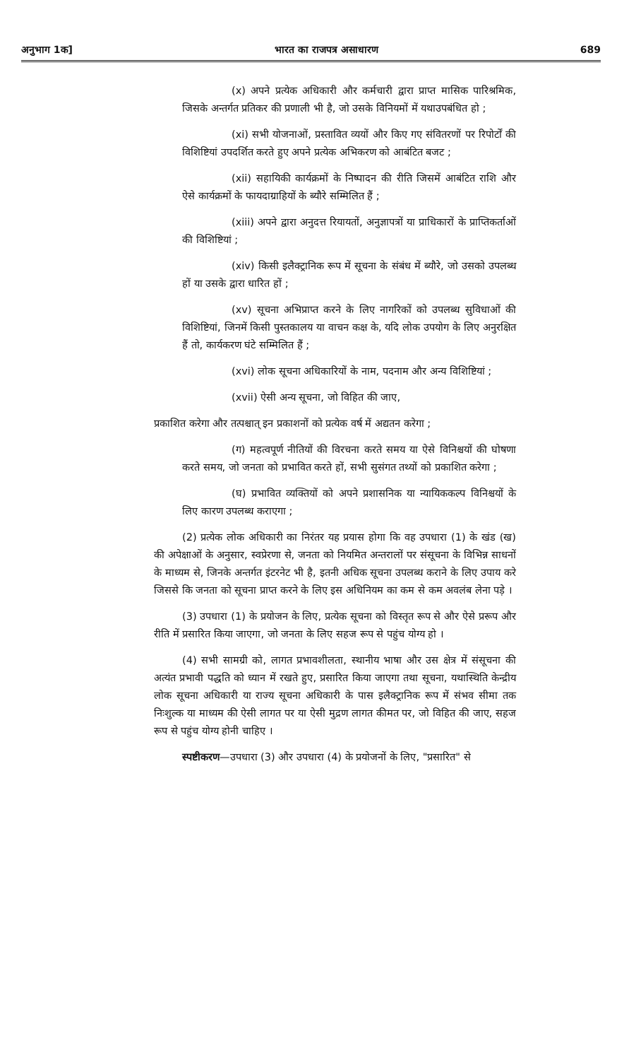अनुभाग 1क] भारत का राजपत्र असाधारण 689
(x) अपने प्रत्येक अधिकारी और कर्मचारी द्वारा प्राप्त मासिक पारिश्रमिक, जिसके अन्तर्गत प्रतिकर की प्रणाली भी है, जो उसके विनियमों में यथाउपबंधित हो ;
(xi) सभी योजनाओं, प्रस्तावित व्ययों और किए गए संवितरणों पर रिपोर्टों की विशिष्टियां उपदर्शित करते हुए अपने प्रत्येक अभिकरण को आबंटित बजट ;
(xii) सहायिकी कार्यक्रमों के निष्पादन की रीति जिसमें आबंटित राशि और ऐसे कार्यक्रमों के फायदाग्राहियों के ब्यौरे सम्मिलित हैं ;
(xiii) अपने द्वारा अनुदत्त रियायतों, अनुज्ञापत्रों या प्राधिकारों के प्राप्तिकर्ताओं की विशिष्टियां ;
(xiv) किसी इलैक्ट्रानिक रूप में सूचना के संबंध में ब्यौरे, जो उसको उपलब्ध हों या उसके द्वारा धारित हों ;
(xv) सूचना अभिप्राप्त करने के लिए नागरिकों को उपलब्ध सुविधाओं की विशिष्टियां, जिनमें किसी पुस्तकालय या वाचन कक्ष के, यदि लोक उपयोग के लिए अनुरक्षित हैं तो, कार्यकरण घंटे सम्मिलित हैं ;
(xvi) लोक सूचना अधिकारियों के नाम, पदनाम और अन्य विशिष्टियां ;
(xvii) ऐसी अन्य सूचना, जो विहित की जाए,
प्रकाशित करेगा और तत्पश्चात् इन प्रकाशनों को प्रत्येक वर्ष में अद्यतन करेगा ;
(ग) महत्वपूर्ण नीतियों की विरचना करते समय या ऐसे विनिश्चयों की घोषणा करते समय, जो जनता को प्रभावित करते हों, सभी सुसंगत तथ्यों को प्रकाशित करेगा ;
(घ) प्रभावित व्यक्तियों को अपने प्रशासनिक या न्यायिककल्प विनिश्चयों के लिए कारण उपलब्ध कराएगा ;
(2) प्रत्येक लोक अधिकारी का निरंतर यह प्रयास होगा कि वह उपधारा (1) के खंड (ख) की अपेक्षाओं के अनुसार, स्वप्रेरणा से, जनता को नियमित अन्तरालों पर संसूचना के विभिन्न साधनों के माध्यम से, जिनके अन्तर्गत इंटरनेट भी है, इतनी अधिक सूचना उपलब्ध कराने के लिए उपाय करे जिससे कि जनता को सूचना प्राप्त करने के लिए इस अधिनियम का कम से कम अवलंब लेना पड़े ।
(3) उपधारा (1) के प्रयोजन के लिए, प्रत्येक सूचना को विस्तृत रूप से और ऐसे प्ररूप और रीति में प्रसारित किया जाएगा, जो जनता के लिए सहज रूप से पहुंच योग्य हो ।
(4) सभी सामग्री को, लागत प्रभावशीलता, स्थानीय भाषा और उस क्षेत्र में संसूचना की अत्यंत प्रभावी पद्धति को ध्यान में रखते हुए, प्रसारित किया जाएगा तथा सूचना, यथास्थिति केन्द्रीय लोक सूचना अधिकारी या राज्य सूचना अधिकारी के पास इलैक्ट्रानिक रूप में संभव सीमा तक निःशुल्क या माध्यम की ऐसी लागत पर या ऐसी मुद्रण लागत कीमत पर, जो विहित की जाए, सहज रूप से पहुंच योग्य होनी चाहिए ।
स्पष्टीकरण—उपधारा (3) और उपधारा (4) के प्रयोजनों के लिए, "प्रसारित" से